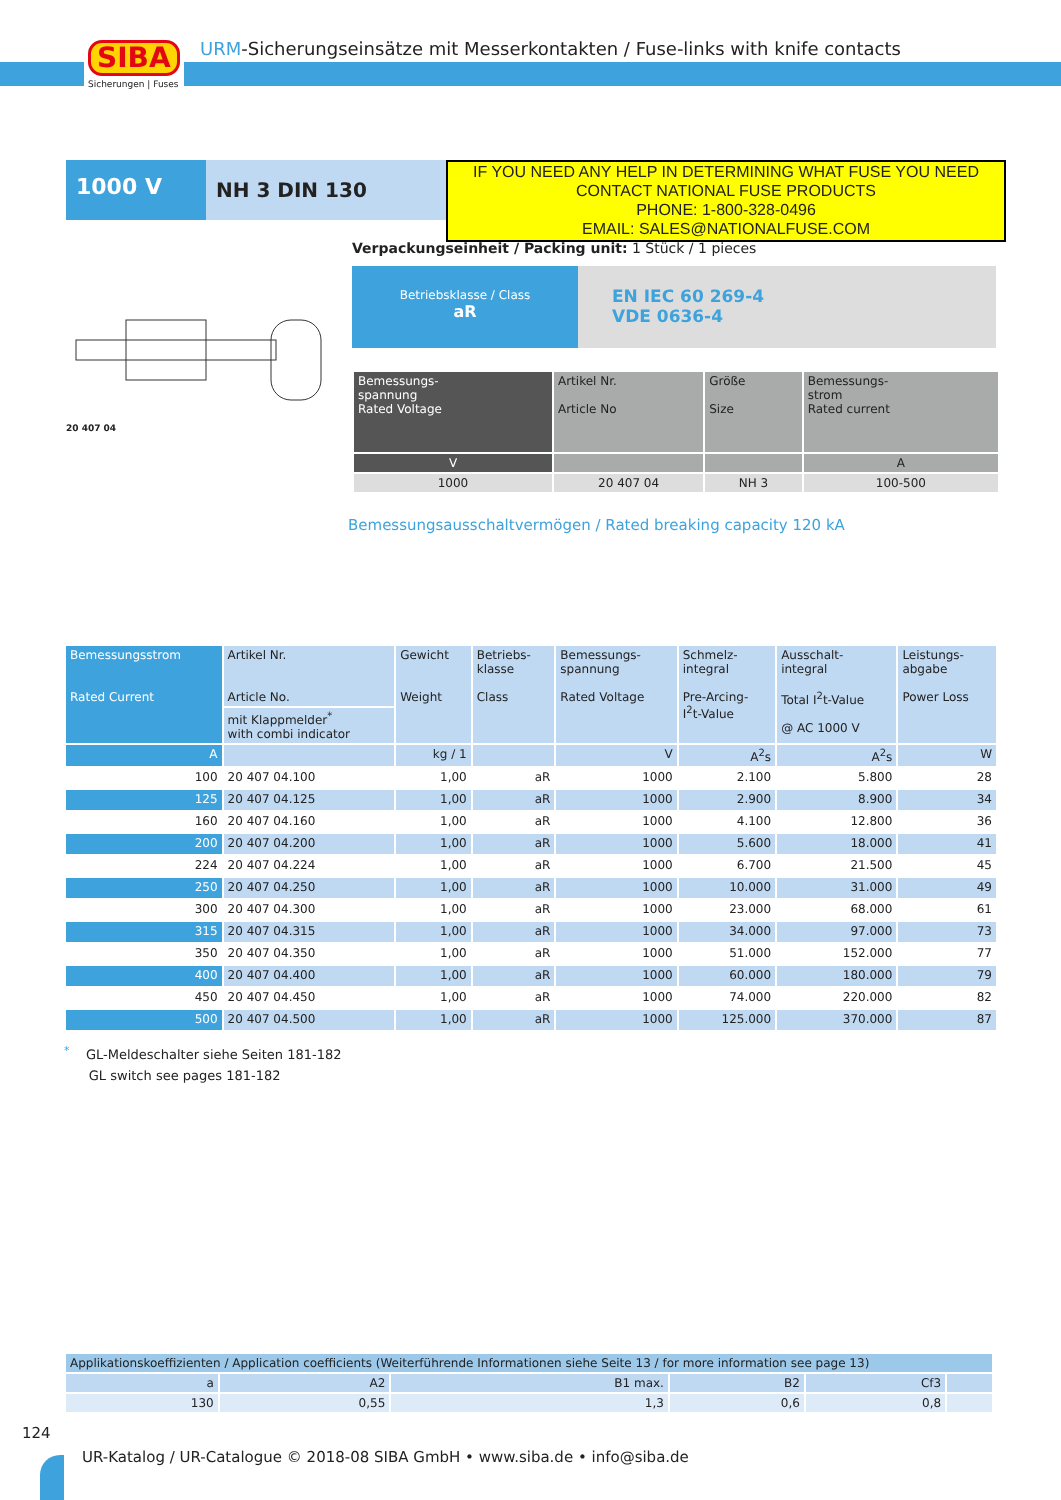SIBA
Sicherungen | Fuses
URM-Sicherungseinsätze mit Messerkontakten / Fuse-links with knife contacts
1000 V
NH 3 DIN 130
IF YOU NEED ANY HELP IN DETERMINING WHAT FUSE YOU NEED
CONTACT NATIONAL FUSE PRODUCTS
PHONE: 1-800-328-0496
EMAIL: SALES@NATIONALFUSE.COM
20 407 04
Verpackungseinheit / Packing unit: 1 Stück / 1 pieces
Betriebsklasse / Class
aR
EN IEC 60 269-4
VDE 0636-4
| Bemessungs- spannung Rated Voltage | Artikel Nr. Article No | Größe Size | Bemessungs- strom Rated current |
| --- | --- | --- | --- |
| V | | | A |
| 1000 | 20 407 04 | NH 3 | 100-500 |
Bemessungsausschaltvermögen / Rated breaking capacity 120 kA
| Bemessungsstrom Rated Current | Artikel Nr. Article No. | Gewicht Weight | Betriebs- klasse Class | Bemessungs- spannung Rated Voltage | Schmelz- integral Pre-Arcing- I<sup>2</sup>t-Value | Ausschalt- integral Total I<sup>2</sup>t-Value @ AC 1000 V | Leistungs- abgabe Power Loss |
| --- | --- | --- | --- | --- | --- | --- | --- |
| | mit Klappmelder<sup>*</sup> with combi indicator | | | | | | |
| A | | kg / 1 | | V | A<sup>2</sup>s | A<sup>2</sup>s | W |
| 100 | 20 407 04.100 | 1,00 | aR | 1000 | 2.100 | 5.800 | 28 |
| 125 | 20 407 04.125 | 1,00 | aR | 1000 | 2.900 | 8.900 | 34 |
| 160 | 20 407 04.160 | 1,00 | aR | 1000 | 4.100 | 12.800 | 36 |
| 200 | 20 407 04.200 | 1,00 | aR | 1000 | 5.600 | 18.000 | 41 |
| 224 | 20 407 04.224 | 1,00 | aR | 1000 | 6.700 | 21.500 | 45 |
| 250 | 20 407 04.250 | 1,00 | aR | 1000 | 10.000 | 31.000 | 49 |
| 300 | 20 407 04.300 | 1,00 | aR | 1000 | 23.000 | 68.000 | 61 |
| 315 | 20 407 04.315 | 1,00 | aR | 1000 | 34.000 | 97.000 | 73 |
| 350 | 20 407 04.350 | 1,00 | aR | 1000 | 51.000 | 152.000 | 77 |
| 400 | 20 407 04.400 | 1,00 | aR | 1000 | 60.000 | 180.000 | 79 |
| 450 | 20 407 04.450 | 1,00 | aR | 1000 | 74.000 | 220.000 | 82 |
| 500 | 20 407 04.500 | 1,00 | aR | 1000 | 125.000 | 370.000 | 87 |
<sup>*</sup> GL-Meldeschalter siehe Seiten 181-182
GL switch see pages 181-182
| Applikationskoeffizienten / Application coefficients (Weiterführende Informationen siehe Seite 13 / for more information see page 13) | | | | | |
| a | A2 | B1 max. | B2 | Cf3 | |
| 130 | 0,55 | 1,3 | 0,6 | 0,8 | |
124
UR-Katalog / UR-Catalogue © 2018-08 SIBA GmbH • www.siba.de • info@siba.de